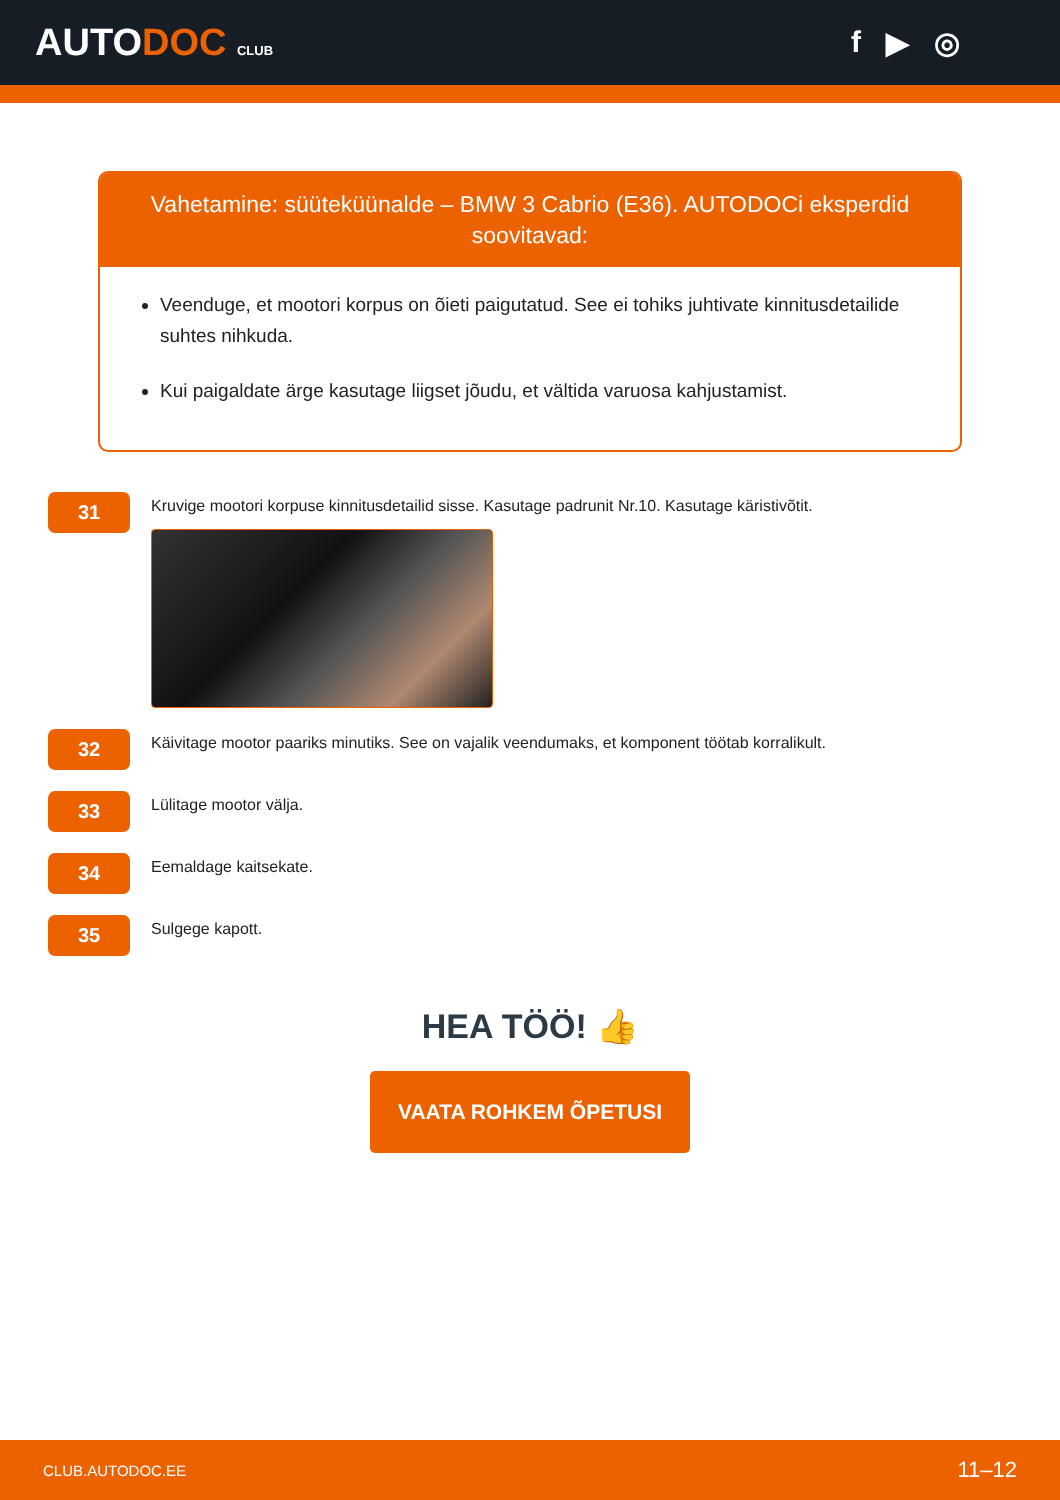AUTODOC CLUB
f ▶ ◎
Vahetamine: süüteküünalde – BMW 3 Cabrio (E36). AUTODOCi eksperdid soovitavad:
Veenduge, et mootori korpus on õieti paigutatud. See ei tohiks juhtivate kinnitusdetailide suhtes nihkuda.
Kui paigaldate ärge kasutage liigset jõudu, et vältida varuosa kahjustamist.
31
Kruvige mootori korpuse kinnitusdetailid sisse. Kasutage padrunit Nr.10. Kasutage käristivõtit.
32
Käivitage mootor paariks minutiks. See on vajalik veendumaks, et komponent töötab korralikult.
33
Lülitage mootor välja.
34
Eemaldage kaitsekate.
35
Sulgege kapott.
HEA TÖÖ! 👍
VAATA ROHKEM ÕPETUSI
CLUB.AUTODOC.EE 11–12